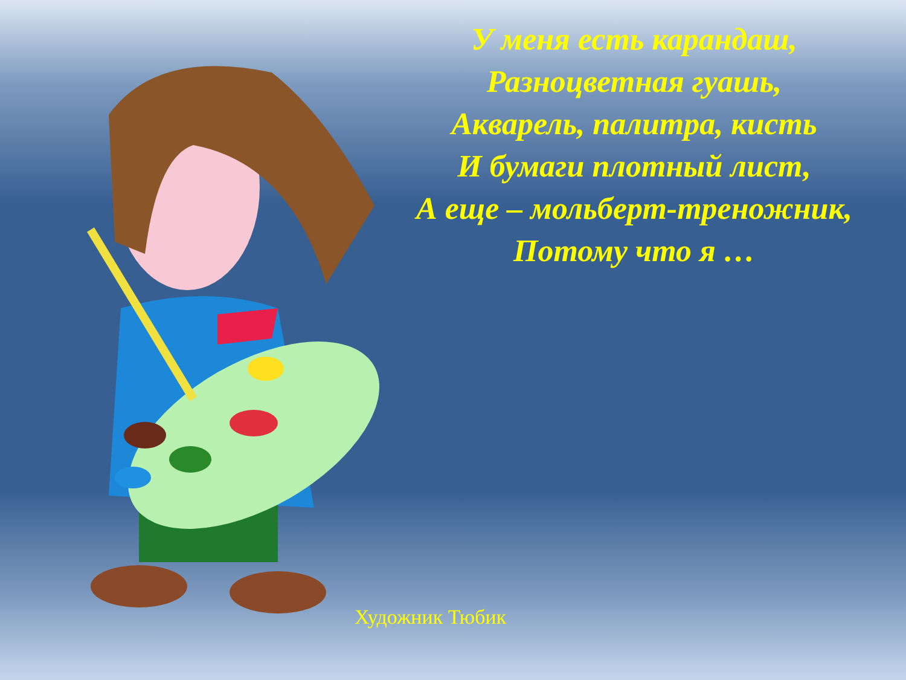У меня есть карандаш,
Разноцветная гуашь,
Акварель, палитра, кисть
И бумаги плотный лист,
А еще – мольберт-треножник,
Потому что я …
Художник Тюбик